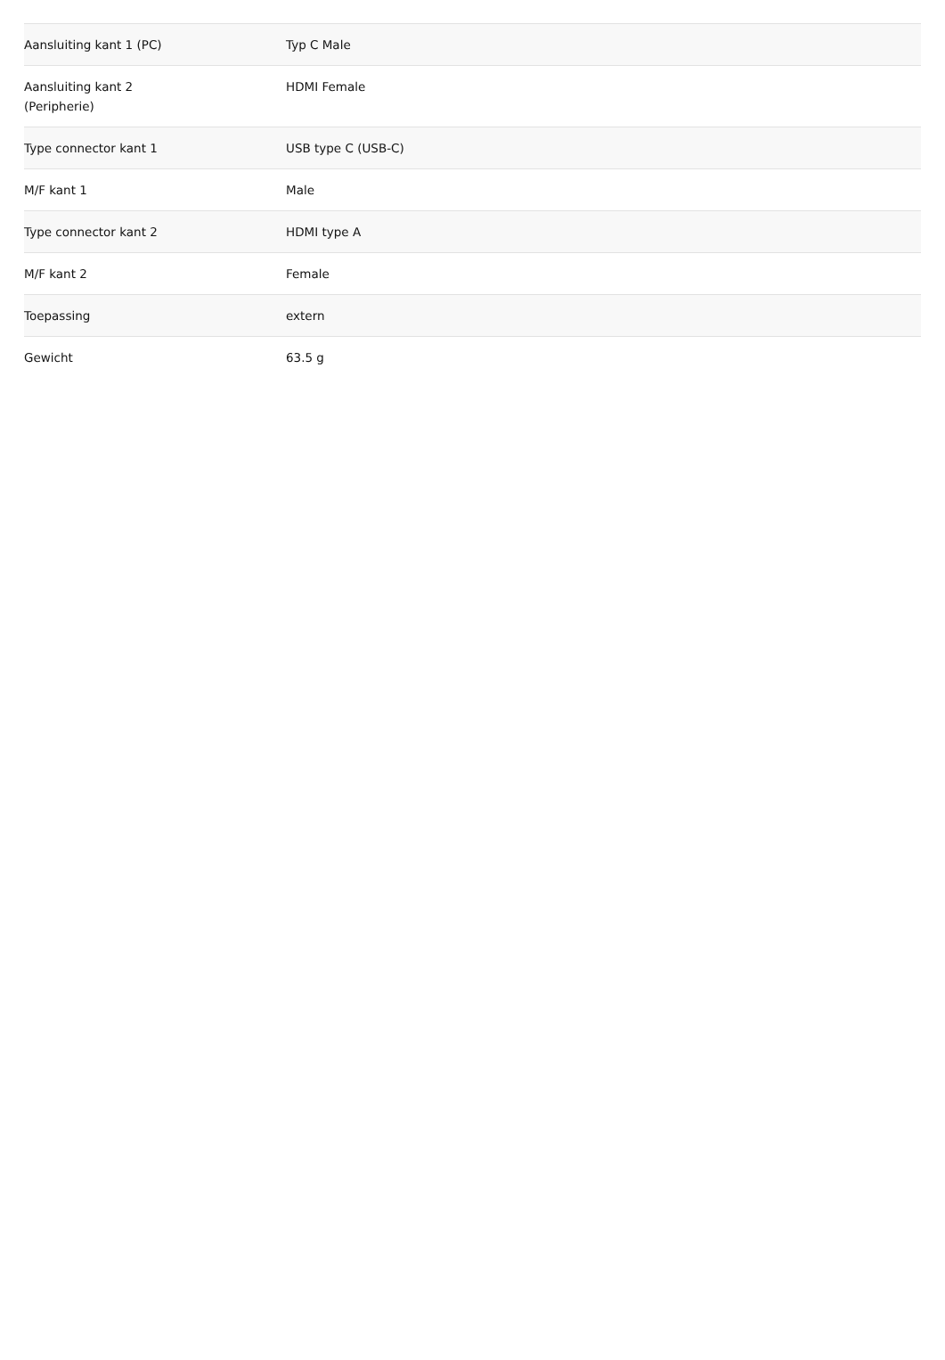| Aansluiting kant 1 (PC) | Typ C Male |
| Aansluiting kant 2 (Peripherie) | HDMI Female |
| Type connector kant 1 | USB type C (USB-C) |
| M/F kant 1 | Male |
| Type connector kant 2 | HDMI type A |
| M/F kant 2 | Female |
| Toepassing | extern |
| Gewicht | 63.5 g |